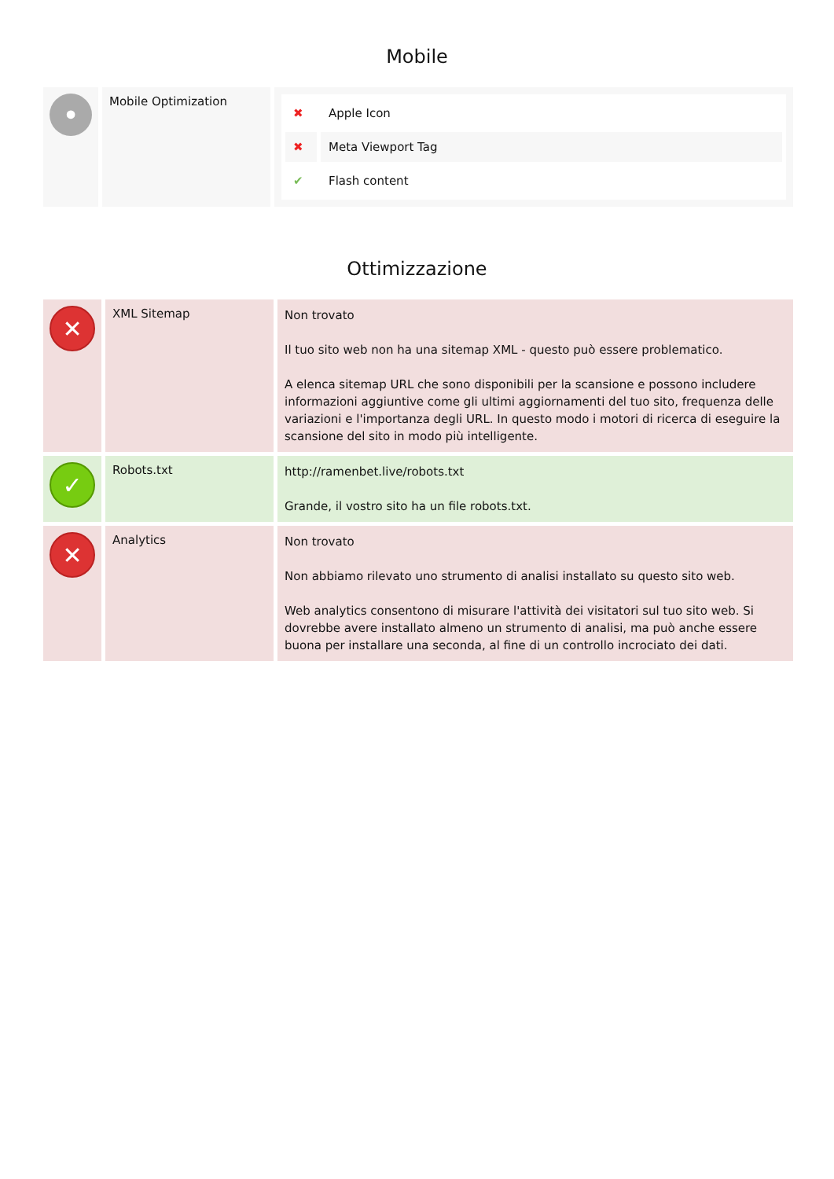Mobile
| • | Mobile Optimization | / ✖ / Apple Icon / / ✖ / Meta Viewport Tag / / ✔ / Flash content / |
Ottimizzazione
| ✕ | XML Sitemap | Non trovato Il tuo sito web non ha una sitemap XML - questo può essere problematico. A elenca sitemap URL che sono disponibili per la scansione e possono includere informazioni aggiuntive come gli ultimi aggiornamenti del tuo sito, frequenza delle variazioni e l'importanza degli URL. In questo modo i motori di ricerca di eseguire la scansione del sito in modo più intelligente. |
| ✓ | Robots.txt | http://ramenbet.live/robots.txt Grande, il vostro sito ha un file robots.txt. |
| ✕ | Analytics | Non trovato Non abbiamo rilevato uno strumento di analisi installato su questo sito web. Web analytics consentono di misurare l'attività dei visitatori sul tuo sito web. Si dovrebbe avere installato almeno un strumento di analisi, ma può anche essere buona per installare una seconda, al fine di un controllo incrociato dei dati. |